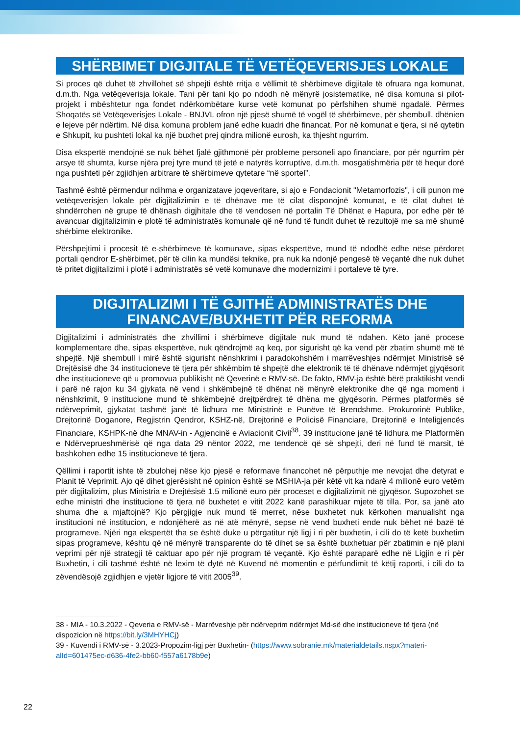SHËRBIMET DIGJITALE TË VETËQEVERISJES LOKALE
Si proces që duhet të zhvillohet së shpejti është rritja e vëllimit të shërbimeve digjitale të ofruara nga komunat, d.m.th. Nga vetëqeverisja lokale. Tani për tani kjo po ndodh në mënyrë josistematike, në disa komuna si pilot-projekt i mbështetur nga fondet ndërkombëtare kurse vetë komunat po përfshihen shumë ngadalë. Përmes Shoqatës së Vetëqeverisjes Lokale - BNJVL ofron një pjesë shumë të vogël të shërbimeve, për shembull, dhënien e lejeve për ndërtim. Në disa komuna problem janë edhe kuadri dhe financat. Por në komunat e tjera, si në qytetin e Shkupit, ku pushteti lokal ka një buxhet prej qindra milionë eurosh, ka thjesht ngurrim.
Disa ekspertë mendojnë se nuk bëhet fjalë gjithmonë për probleme personeli apo financiare, por për ngurrim për arsye të shumta, kurse njëra prej tyre mund të jetë e natyrës korruptive, d.m.th. mosgatishmëria për të hequr dorë nga pushteti për zgjidhjen arbitrare të shërbimeve qytetare “në sportel”.
Tashmë është përmendur ndihma e organizatave joqeveritare, si ajo e Fondacionit "Metamorfozis", i cili punon me vetëqeverisjen lokale për digjitalizimin e të dhënave me të cilat disponojnë komunat, e të cilat duhet të shndërrohen në grupe të dhënash digjhitale dhe të vendosen në portalin Të Dhënat e Hapura, por edhe për të avancuar digjitalizimin e plotë të administratës komunale që në fund të fundit duhet të rezultojë me sa më shumë shërbime elektronike.
Përshpejtimi i procesit të e-shërbimeve të komunave, sipas ekspertëve, mund të ndodhë edhe nëse përdoret portali qendror E-shërbimet, për të cilin ka mundësi teknike, pra nuk ka ndonjë pengesë të veçantë dhe nuk duhet të pritet digjitalizimi i plotë i administratës së vetë komunave dhe modernizimi i portaleve të tyre.
DIGJITALIZIMI I TË GJITHË ADMINISTRATËS DHE FINANCAVE/BUXHETIT PËR REFORMA
Digjitalizimi i administratës dhe zhvillimi i shërbimeve digjitale nuk mund të ndahen. Këto janë procese komplementare dhe, sipas ekspertëve, nuk qëndrojmë aq keq, por sigurisht që ka vend për zbatim shumë më të shpejtë. Një shembull i mirë është sigurisht nënshkrimi i paradokohshëm i marrëveshjes ndërmjet Ministrisë së Drejtësisë dhe 34 institucioneve të tjera për shkëmbim të shpejtë dhe elektronik të të dhënave ndërmjet gjyqësorit dhe institucioneve që u promovua publikisht në Qeverinë e RMV-së. De fakto, RMV-ja është bërë praktikisht vendi i parë në rajon ku 34 gjykata në vend i shkëmbejnë të dhënat në mënyrë elektronike dhe që nga momenti i nënshkrimit, 9 institucione mund të shkëmbejnë drejtpërdrejt të dhëna me gjyqësorin. Përmes platformës së ndërveprimit, gjykatat tashmë janë të lidhura me Ministrinë e Punëve të Brendshme, Prokurorinë Publike, Drejtorinë Doganore, Regjistrin Qendror, KSHZ-në, Drejtorinë e Policisë Financiare, Drejtorinë e Inteligjencës Financiare, KSHPK-në dhe MNAV-in - Agjencinë e Aviacionit Civil<sup>38</sup>. 39 institucione janë të lidhura me Platformën e Ndërveprueshmërisë që nga data 29 nëntor 2022, me tendencë që së shpejti, deri në fund të marsit, të bashkohen edhe 15 institucioneve të tjera.
Qëllimi i raportit ishte të zbulohej nëse kjo pjesë e reformave financohet në përputhje me nevojat dhe detyrat e Planit të Veprimit. Ajo që dihet gjerësisht në opinion është se MSHIA-ja për këtë vit ka ndarë 4 milionë euro vetëm për digjitalizim, plus Ministria e Drejtësisë 1.5 milionë euro për proceset e digjitalizimit në gjyqësor. Supozohet se edhe ministri dhe institucione të tjera në buxhetet e vitit 2022 kanë parashikuar mjete të tilla. Por, sa janë ato shuma dhe a mjaftojnë? Kjo përgjigje nuk mund të merret, nëse buxhetet nuk kërkohen manualisht nga institucioni në institucion, e ndonjëherë as në atë mënyrë, sepse në vend buxheti ende nuk bëhet në bazë të programeve. Njëri nga ekspertët tha se është duke u përgatitur një ligj i ri për buxhetin, i cili do të ketë buxhetim sipas programeve, kështu që në mënyrë transparente do të dihet se sa është buxhetuar për zbatimin e një plani veprimi për një strategji të caktuar apo për një program të veçantë. Kjo është paraparë edhe në Ligjin e ri për Buxhetin, i cili tashmë është në lexim të dytë në Kuvend në momentin e përfundimit të këtij raporti, i cili do ta zëvendësojë zgjidhjen e vjetër ligjore të vitit 2005<sup>39</sup>.
38 - MIA - 10.3.2022 - Qeveria e RMV-së - Marrëveshje për ndërveprim ndërmjet Md-së dhe institucioneve të tjera (në dispozicion në https://bit.ly/3MHYHCj)
39 - Kuvendi i RMV-së - 3.2023-Propozim-ligj për Buxhetin- (https://www.sobranie.mk/materialdetails.nspx?materi-alId=601475ec-d636-4fe2-bb60-f557a6178b9e)
22